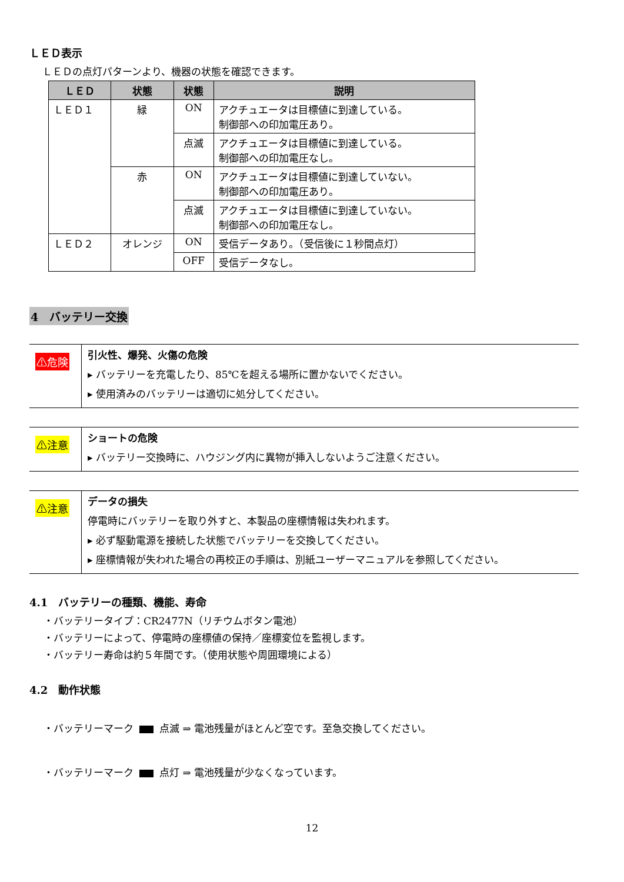ＬＥＤ表示
ＬＥＤの点灯パターンより、機器の状態を確認できます。
| ＬＥＤ | 状態 | 状態 | 説明 |
| --- | --- | --- | --- |
| ＬＥＤ１ | 緑 | ON | アクチュエータは目標値に到達している。 制御部への印加電圧あり。 |
| | | 点滅 | アクチュエータは目標値に到達している。 制御部への印加電圧なし。 |
| | 赤 | ON | アクチュエータは目標値に到達していない。 制御部への印加電圧あり。 |
| | | 点滅 | アクチュエータは目標値に到達していない。 制御部への印加電圧なし。 |
| ＬＥＤ２ | オレンジ | ON | 受信データあり。（受信後に１秒間点灯） |
| | | OFF | 受信データなし。 |
4　バッテリー交換
| ⚠危険 | 引火性、爆発、火傷の危険 ▸ バッテリーを充電したり、85℃を超える場所に置かないでください。 ▸ 使用済みのバッテリーは適切に処分してください。 |
| ⚠注意 | ショートの危険 ▸ バッテリー交換時に、ハウジング内に異物が挿入しないようご注意ください。 |
| ⚠注意 | データの損失 停電時にバッテリーを取り外すと、本製品の座標情報は失われます。 ▸ 必ず駆動電源を接続した状態でバッテリーを交換してください。 ▸ 座標情報が失われた場合の再校正の手順は、別紙ユーザーマニュアルを参照してください。 |
4.1　バッテリーの種類、機能、寿命
・バッテリータイプ：CR2477N（リチウムボタン電池）
・バッテリーによって、停電時の座標値の保持／座標変位を監視します。
・バッテリー寿命は約５年間です。（使用状態や周囲環境による）
4.2　動作状態
・バッテリーマーク 点滅 ⇒ 電池残量がほとんど空です。至急交換してください。
・バッテリーマーク 点灯 ⇒ 電池残量が少なくなっています。
12